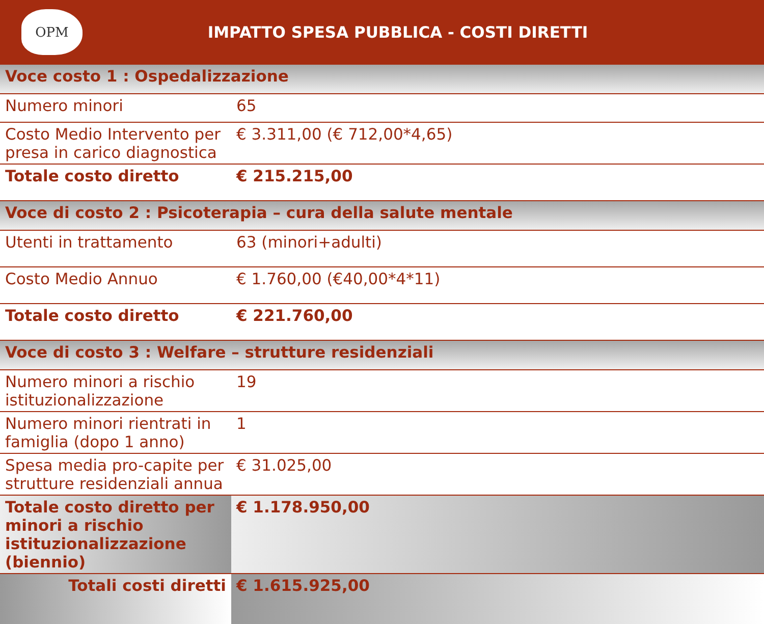OPM
IMPATTO SPESA PUBBLICA - COSTI DIRETTI
| Voce costo 1 : Ospedalizzazione | |
| Numero minori | 65 |
| Costo Medio Intervento per presa in carico diagnostica | € 3.311,00 (€ 712,00*4,65) |
| Totale costo diretto | € 215.215,00 |
| Voce di costo 2 : Psicoterapia – cura della salute mentale | |
| Utenti in trattamento | 63 (minori+adulti) |
| Costo Medio Annuo | € 1.760,00 (€40,00*4*11) |
| Totale costo diretto | € 221.760,00 |
| Voce di costo 3 : Welfare – strutture residenziali | |
| Numero minori a rischio istituzionalizzazione | 19 |
| Numero minori rientrati in famiglia (dopo 1 anno) | 1 |
| Spesa media pro-capite per strutture residenziali annua | € 31.025,00 |
| Totale costo diretto per minori a rischio istituzionalizzazione (biennio) | € 1.178.950,00 |
| Totali costi diretti | € 1.615.925,00 |